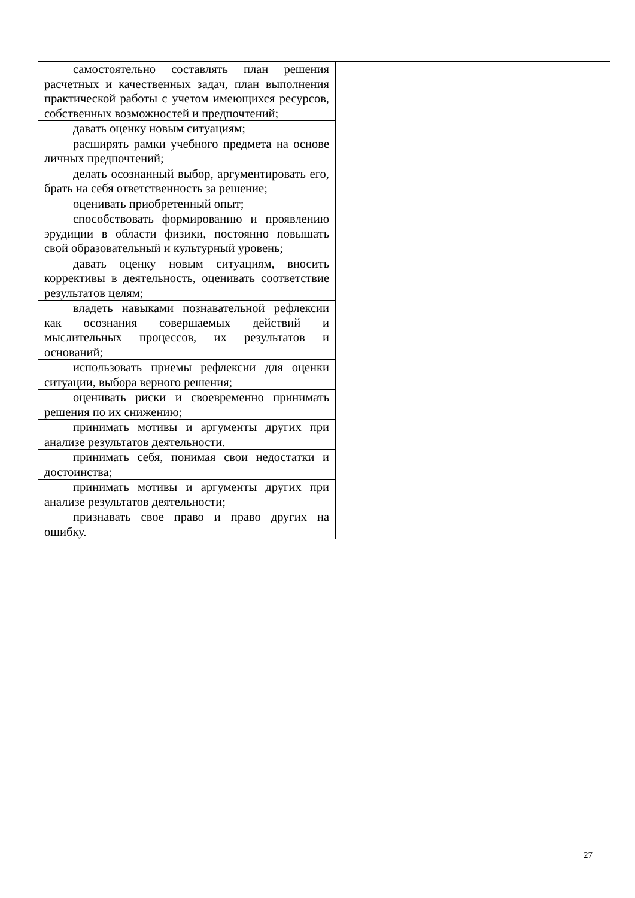| самостоятельно составлять план решения расчетных и качественных задач, план выполнения практической работы с учетом имеющихся ресурсов, собственных возможностей и предпочтений; | | |
| давать оценку новым ситуациям; | | |
| расширять рамки учебного предмета на основе личных предпочтений; | | |
| делать осознанный выбор, аргументировать его, брать на себя ответственность за решение; | | |
| оценивать приобретенный опыт; | | |
| способствовать формированию и проявлению эрудиции в области физики, постоянно повышать свой образовательный и культурный уровень; | | |
| давать оценку новым ситуациям, вносить коррективы в деятельность, оценивать соответствие результатов целям; | | |
| владеть навыками познавательной рефлексии как осознания совершаемых действий и мыслительных процессов, их результатов и оснований; | | |
| использовать приемы рефлексии для оценки ситуации, выбора верного решения; | | |
| оценивать риски и своевременно принимать решения по их снижению; | | |
| принимать мотивы и аргументы других при анализе результатов деятельности. | | |
| принимать себя, понимая свои недостатки и достоинства; | | |
| принимать мотивы и аргументы других при анализе результатов деятельности; | | |
| признавать свое право и право других на ошибку. | | |
27